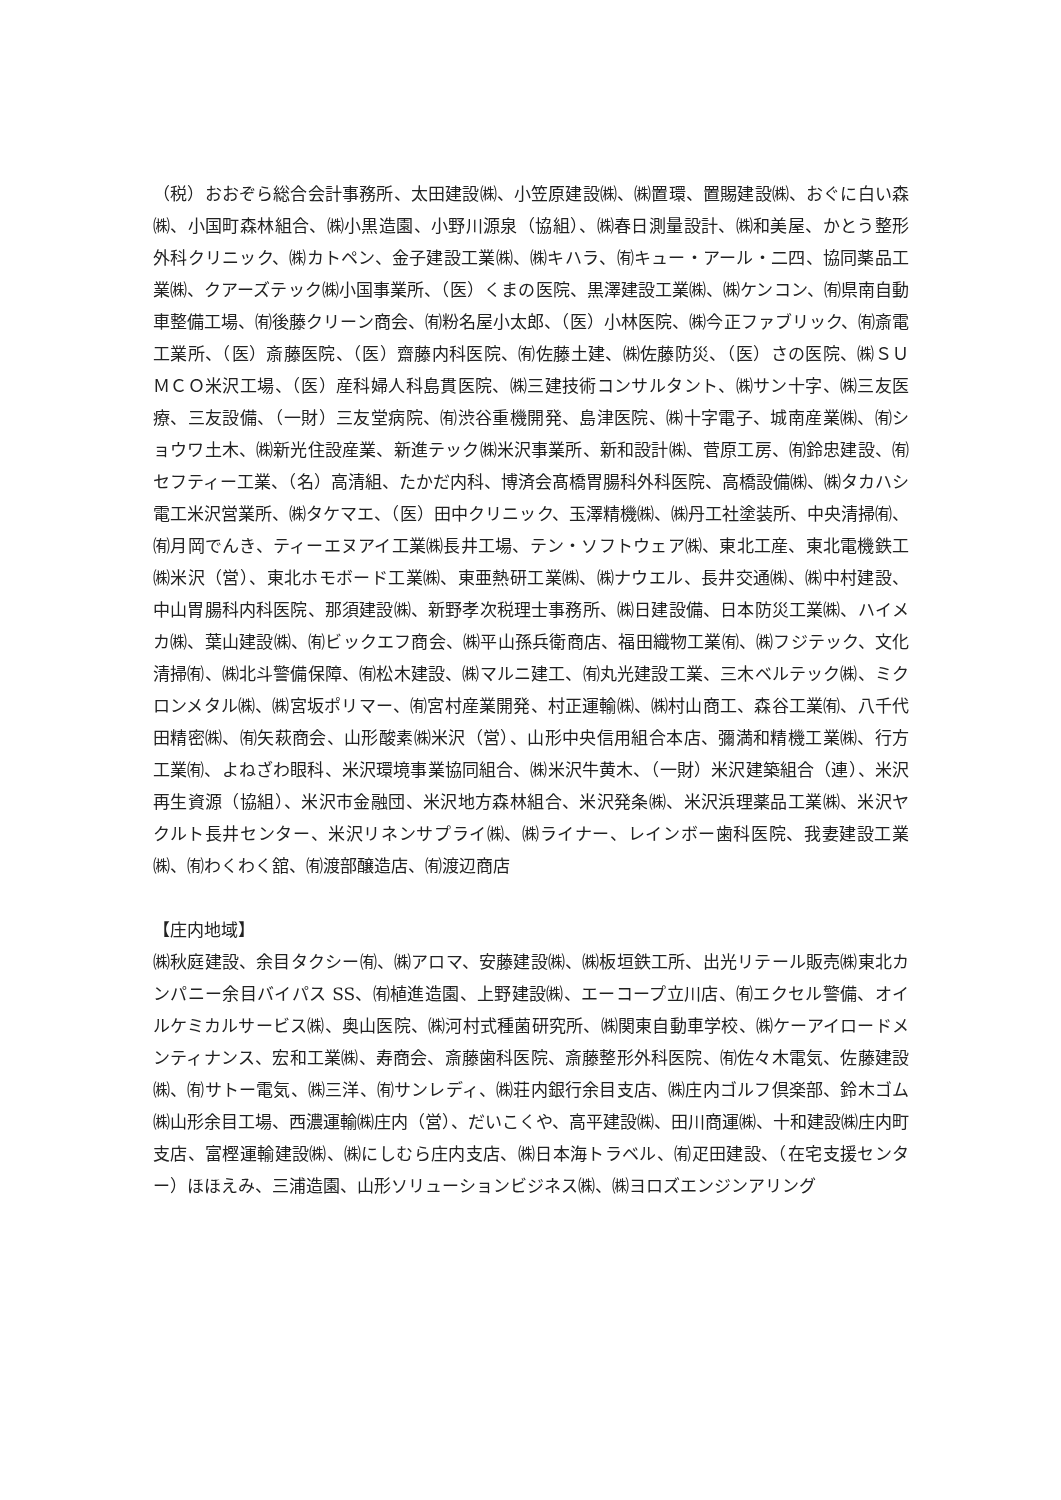（税）おおぞら総合会計事務所、太田建設㈱、小笠原建設㈱、㈱置環、置賜建設㈱、おぐに白い森㈱、小国町森林組合、㈱小黒造園、小野川源泉（協組）、㈱春日測量設計、㈱和美屋、かとう整形外科クリニック、㈱カトペン、金子建設工業㈱、㈱キハラ、㈲キュー・アール・二四、協同薬品工業㈱、クアーズテック㈱小国事業所、（医）くまの医院、黒澤建設工業㈱、㈱ケンコン、㈲県南自動車整備工場、㈲後藤クリーン商会、㈲粉名屋小太郎、（医）小林医院、㈱今正ファブリック、㈲斎電工業所、（医）斎藤医院、（医）齋藤内科医院、㈲佐藤土建、㈱佐藤防災、（医）さの医院、㈱ＳＵＭＣＯ米沢工場、（医）産科婦人科島貫医院、㈱三建技術コンサルタント、㈱サン十字、㈱三友医療、三友設備、（一財）三友堂病院、㈲渋谷重機開発、島津医院、㈱十字電子、城南産業㈱、㈲ショウワ土木、㈱新光住設産業、新進テック㈱米沢事業所、新和設計㈱、菅原工房、㈲鈴忠建設、㈲セフティー工業、（名）高清組、たかだ内科、博済会髙橋胃腸科外科医院、高橋設備㈱、㈱タカハシ電工米沢営業所、㈱タケマエ、（医）田中クリニック、玉澤精機㈱、㈱丹工社塗装所、中央清掃㈲、㈲月岡でんき、ティーエヌアイ工業㈱長井工場、テン・ソフトウェア㈱、東北工産、東北電機鉄工㈱米沢（営）、東北ホモボード工業㈱、東亜熱研工業㈱、㈱ナウエル、長井交通㈱、㈱中村建設、中山胃腸科内科医院、那須建設㈱、新野孝次税理士事務所、㈱日建設備、日本防災工業㈱、ハイメカ㈱、葉山建設㈱、㈲ビックエフ商会、㈱平山孫兵衛商店、福田織物工業㈲、㈱フジテック、文化清掃㈲、㈱北斗警備保障、㈲松木建設、㈱マルニ建工、㈲丸光建設工業、三木ベルテック㈱、ミクロンメタル㈱、㈱宮坂ポリマー、㈲宮村産業開発、村正運輸㈱、㈱村山商工、森谷工業㈲、八千代田精密㈱、㈲矢萩商会、山形酸素㈱米沢（営）、山形中央信用組合本店、彌満和精機工業㈱、行方工業㈲、よねざわ眼科、米沢環境事業協同組合、㈱米沢牛黄木、（一財）米沢建築組合（連）、米沢再生資源（協組）、米沢市金融団、米沢地方森林組合、米沢発条㈱、米沢浜理薬品工業㈱、米沢ヤクルト長井センター、米沢リネンサプライ㈱、㈱ライナー、レインボー歯科医院、我妻建設工業㈱、㈲わくわく舘、㈲渡部醸造店、㈲渡辺商店
【庄内地域】
㈱秋庭建設、余目タクシー㈲、㈱アロマ、安藤建設㈱、㈱板垣鉄工所、出光リテール販売㈱東北カンパニー余目バイパス SS、㈲植進造園、上野建設㈱、エーコープ立川店、㈲エクセル警備、オイルケミカルサービス㈱、奥山医院、㈱河村式種菌研究所、㈱関東自動車学校、㈱ケーアイロードメンティナンス、宏和工業㈱、寿商会、斎藤歯科医院、斎藤整形外科医院、㈲佐々木電気、佐藤建設㈱、㈲サトー電気、㈱三洋、㈲サンレディ、㈱荘内銀行余目支店、㈱庄内ゴルフ倶楽部、鈴木ゴム㈱山形余目工場、西濃運輸㈱庄内（営）、だいこくや、高平建設㈱、田川商運㈱、十和建設㈱庄内町支店、富樫運輸建設㈱、㈱にしむら庄内支店、㈱日本海トラベル、㈲疋田建設、（在宅支援センター）ほほえみ、三浦造園、山形ソリューションビジネス㈱、㈱ヨロズエンジンアリング